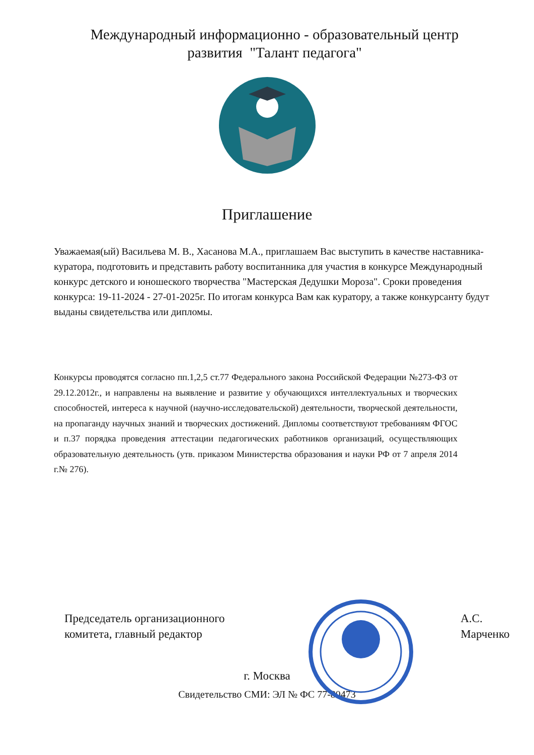Международный информационно - образовательный центр
развития "Талант педагога"
Приглашение
Уважаемая(ый) Васильева М. В., Хасанова М.А., приглашаем Вас выступить в качестве наставника-куратора, подготовить и представить работу воспитанника для участия в конкурсе Международный конкурс детского и юношеского творчества "Мастерская Дедушки Мороза". Сроки проведения конкурса: 19-11-2024 - 27-01-2025г. По итогам конкурса Вам как куратору, а также конкурсанту будут выданы свидетельства или дипломы.
Конкурсы проводятся согласно пп.1,2,5 ст.77 Федерального закона Российской Федерации №273-ФЗ от 29.12.2012г., и направлены на выявление и развитие у обучающихся интеллектуальных и творческих способностей, интереса к научной (научно-исследовательской) деятельности, творческой деятельности, на пропаганду научных знаний и творческих достижений. Дипломы соответствуют требованиям ФГОС и п.37 порядка проведения аттестации педагогических работников организаций, осуществляющих образовательную деятельность (утв. приказом Министерства образования и науки РФ от 7 апреля 2014 г.№ 276).
Председатель организационного
комитета, главный редактор
А.С. Марченко
г. Москва
Свидетельство СМИ: ЭЛ № ФС 77-80473